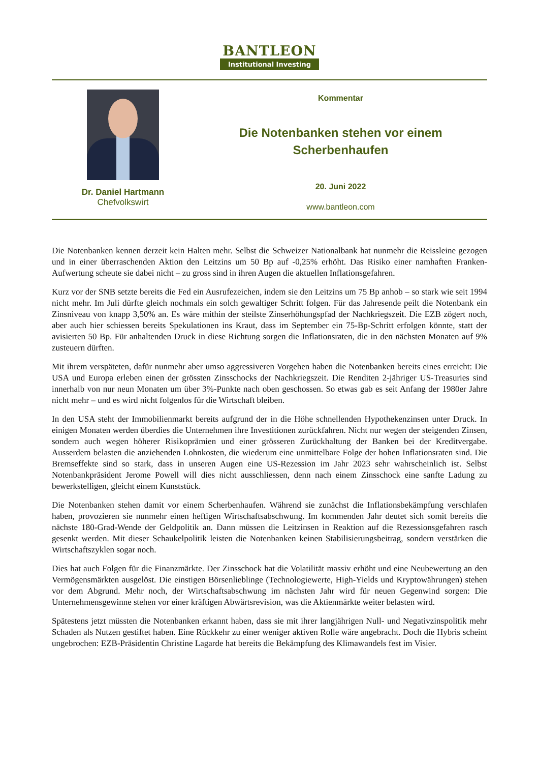BANTLEON
Institutional Investing
Dr. Daniel Hartmann
Chefvolkswirt
Kommentar
Die Notenbanken stehen vor einem
Scherbenhaufen
20. Juni 2022
www.bantleon.com
Die Notenbanken kennen derzeit kein Halten mehr. Selbst die Schweizer Nationalbank hat nunmehr die Reissleine gezogen und in einer überraschenden Aktion den Leitzins um 50 Bp auf -0,25% erhöht. Das Risiko einer namhaften Franken-Aufwertung scheute sie dabei nicht – zu gross sind in ihren Augen die aktuellen Inflationsgefahren.
Kurz vor der SNB setzte bereits die Fed ein Ausrufezeichen, indem sie den Leitzins um 75 Bp anhob – so stark wie seit 1994 nicht mehr. Im Juli dürfte gleich nochmals ein solch gewaltiger Schritt folgen. Für das Jahresende peilt die Notenbank ein Zinsniveau von knapp 3,50% an. Es wäre mithin der steilste Zinserhöhungspfad der Nachkriegszeit. Die EZB zögert noch, aber auch hier schiessen bereits Spekulationen ins Kraut, dass im September ein 75-Bp-Schritt erfolgen könnte, statt der avisierten 50 Bp. Für anhaltenden Druck in diese Richtung sorgen die Inflationsraten, die in den nächsten Monaten auf 9% zusteuern dürften.
Mit ihrem verspäteten, dafür nunmehr aber umso aggressiveren Vorgehen haben die Notenbanken bereits eines erreicht: Die USA und Europa erleben einen der grössten Zinsschocks der Nachkriegszeit. Die Renditen 2-jähriger US-Treasuries sind innerhalb von nur neun Monaten um über 3%-Punkte nach oben geschossen. So etwas gab es seit Anfang der 1980er Jahre nicht mehr – und es wird nicht folgenlos für die Wirtschaft bleiben.
In den USA steht der Immobilienmarkt bereits aufgrund der in die Höhe schnellenden Hypothekenzinsen unter Druck. In einigen Monaten werden überdies die Unternehmen ihre Investitionen zurückfahren. Nicht nur wegen der steigenden Zinsen, sondern auch wegen höherer Risikoprämien und einer grösseren Zurückhaltung der Banken bei der Kreditvergabe. Ausserdem belasten die anziehenden Lohnkosten, die wiederum eine unmittelbare Folge der hohen Inflationsraten sind. Die Bremseffekte sind so stark, dass in unseren Augen eine US-Rezession im Jahr 2023 sehr wahrscheinlich ist. Selbst Notenbankpräsident Jerome Powell will dies nicht ausschliessen, denn nach einem Zinsschock eine sanfte Ladung zu bewerkstelligen, gleicht einem Kunststück.
Die Notenbanken stehen damit vor einem Scherbenhaufen. Während sie zunächst die Inflationsbekämpfung verschlafen haben, provozieren sie nunmehr einen heftigen Wirtschaftsabschwung. Im kommenden Jahr deutet sich somit bereits die nächste 180-Grad-Wende der Geldpolitik an. Dann müssen die Leitzinsen in Reaktion auf die Rezessionsgefahren rasch gesenkt werden. Mit dieser Schaukelpolitik leisten die Notenbanken keinen Stabilisierungsbeitrag, sondern verstärken die Wirtschaftszyklen sogar noch.
Dies hat auch Folgen für die Finanzmärkte. Der Zinsschock hat die Volatilität massiv erhöht und eine Neubewertung an den Vermögensmärkten ausgelöst. Die einstigen Börsenlieblinge (Technologiewerte, High-Yields und Kryptowährungen) stehen vor dem Abgrund. Mehr noch, der Wirtschaftsabschwung im nächsten Jahr wird für neuen Gegenwind sorgen: Die Unternehmensgewinne stehen vor einer kräftigen Abwärtsrevision, was die Aktienmärkte weiter belasten wird.
Spätestens jetzt müssten die Notenbanken erkannt haben, dass sie mit ihrer langjährigen Null- und Negativzinspolitik mehr Schaden als Nutzen gestiftet haben. Eine Rückkehr zu einer weniger aktiven Rolle wäre angebracht. Doch die Hybris scheint ungebrochen: EZB-Präsidentin Christine Lagarde hat bereits die Bekämpfung des Klimawandels fest im Visier.